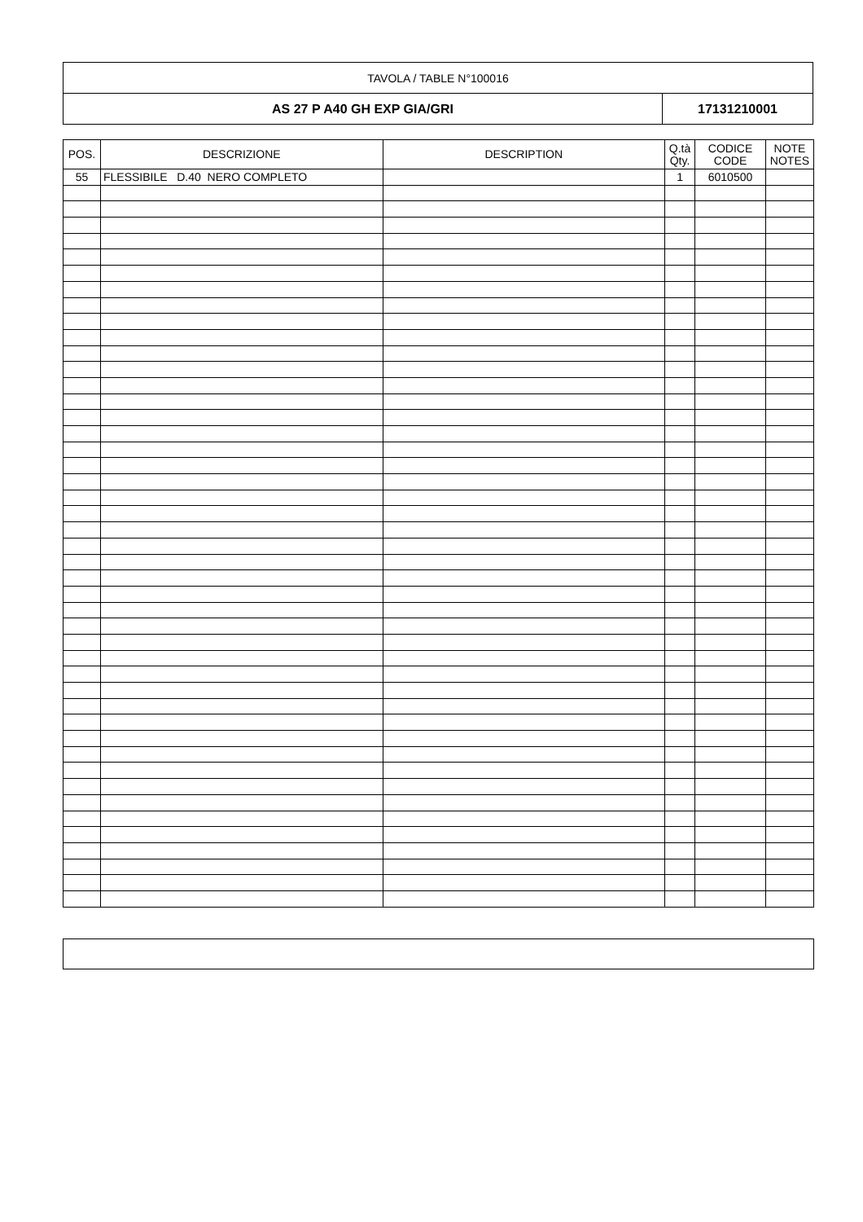| TAVOLA / TABLE N°100016 | |
| AS 27 P A40 GH EXP GIA/GRI | 17131210001 |
| POS. | DESCRIZIONE | DESCRIPTION | Q.tà Qty. | CODICE CODE | NOTE NOTES |
| --- | --- | --- | --- | --- | --- |
| 55 | FLESSIBILE D.40 NERO COMPLETO | | 1 | 6010500 | |